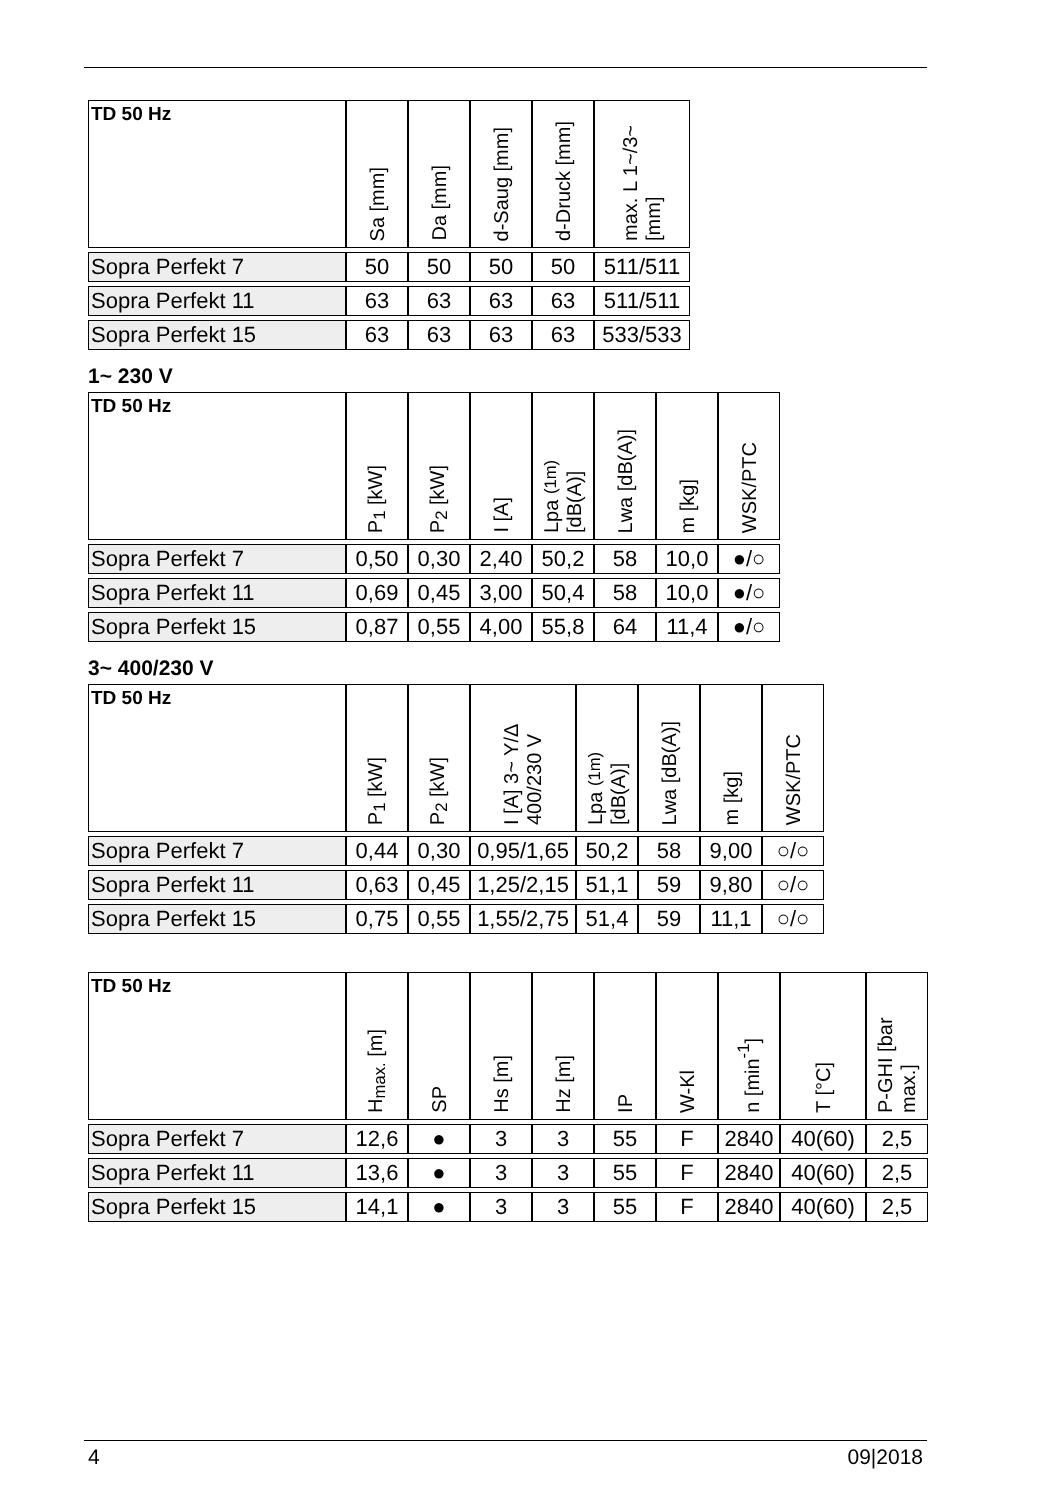| TD 50 Hz | Sa [mm] | Da [mm] | d-Saug [mm] | d-Druck [mm] | max. L 1~/3~ [mm] |
| --- | --- | --- | --- | --- | --- |
| Sopra Perfekt 7 | 50 | 50 | 50 | 50 | 511/511 |
| Sopra Perfekt 11 | 63 | 63 | 63 | 63 | 511/511 |
| Sopra Perfekt 15 | 63 | 63 | 63 | 63 | 533/533 |
1~ 230 V
| TD 50 Hz | P<sub>1</sub> [kW] | P<sub>2</sub> [kW] | I [A] | Lpa (1m) [dB(A)] | Lwa [dB(A)] | m [kg] | WSK/PTC |
| --- | --- | --- | --- | --- | --- | --- | --- |
| Sopra Perfekt 7 | 0,50 | 0,30 | 2,40 | 50,2 | 58 | 10,0 | ●/○ |
| Sopra Perfekt 11 | 0,69 | 0,45 | 3,00 | 50,4 | 58 | 10,0 | ●/○ |
| Sopra Perfekt 15 | 0,87 | 0,55 | 4,00 | 55,8 | 64 | 11,4 | ●/○ |
3~ 400/230 V
| TD 50 Hz | P<sub>1</sub> [kW] | P<sub>2</sub> [kW] | I [A] 3~ Y/Δ 400/230 V | Lpa (1m) [dB(A)] | Lwa [dB(A)] | m [kg] | WSK/PTC |
| --- | --- | --- | --- | --- | --- | --- | --- |
| Sopra Perfekt 7 | 0,44 | 0,30 | 0,95/1,65 | 50,2 | 58 | 9,00 | ○/○ |
| Sopra Perfekt 11 | 0,63 | 0,45 | 1,25/2,15 | 51,1 | 59 | 9,80 | ○/○ |
| Sopra Perfekt 15 | 0,75 | 0,55 | 1,55/2,75 | 51,4 | 59 | 11,1 | ○/○ |
| TD 50 Hz | H<sub>max.</sub> [m] | SP | Hs [m] | Hz [m] | IP | W-Kl | n [min<sup>-1</sup>] | T [°C] | P-GHI [bar max.] |
| --- | --- | --- | --- | --- | --- | --- | --- | --- | --- |
| Sopra Perfekt 7 | 12,6 | ● | 3 | 3 | 55 | F | 2840 | 40(60) | 2,5 |
| Sopra Perfekt 11 | 13,6 | ● | 3 | 3 | 55 | F | 2840 | 40(60) | 2,5 |
| Sopra Perfekt 15 | 14,1 | ● | 3 | 3 | 55 | F | 2840 | 40(60) | 2,5 |
4 09|2018